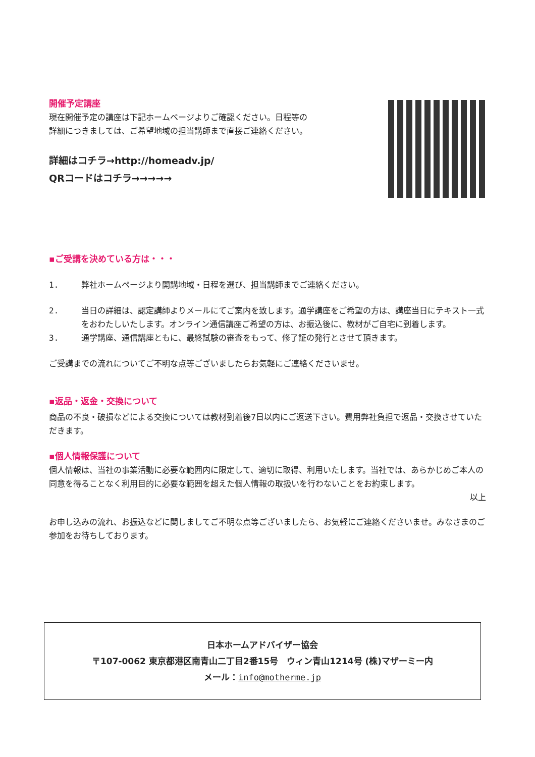開催予定講座
現在開催予定の講座は下記ホームページよりご確認ください。日程等の
詳細につきましては、ご希望地域の担当講師まで直接ご連絡ください。
詳細はコチラ→http://homeadv.jp/
QRコードはコチラ→→→→→
▪ご受講を決めている方は・・・
1. 弊社ホームページより開講地域・日程を選び、担当講師までご連絡ください。
2. 当日の詳細は、認定講師よりメールにてご案内を致します。通学講座をご希望の方は、講座当日にテキスト一式をおわたしいたします。オンライン通信講座ご希望の方は、お振込後に、教材がご自宅に到着します。
3. 通学講座、通信講座ともに、最終試験の審査をもって、修了証の発行とさせて頂きます。
ご受講までの流れについてご不明な点等ございましたらお気軽にご連絡くださいませ。
▪返品・返金・交換について
商品の不良・破損などによる交換については教材到着後7日以内にご返送下さい。費用弊社負担で返品・交換させていただきます。
▪個人情報保護について
個人情報は、当社の事業活動に必要な範囲内に限定して、適切に取得、利用いたします。当社では、あらかじめご本人の同意を得ることなく利用目的に必要な範囲を超えた個人情報の取扱いを行わないことをお約束します。
以上
お申し込みの流れ、お振込などに関しましてご不明な点等ございましたら、お気軽にご連絡くださいませ。みなさまのご参加をお待ちしております。
日本ホームアドバイザー協会
〒107-0062 東京都港区南青山二丁目2番15号　ウィン青山1214号 (株)マザーミー内
メール：info@motherme.jp